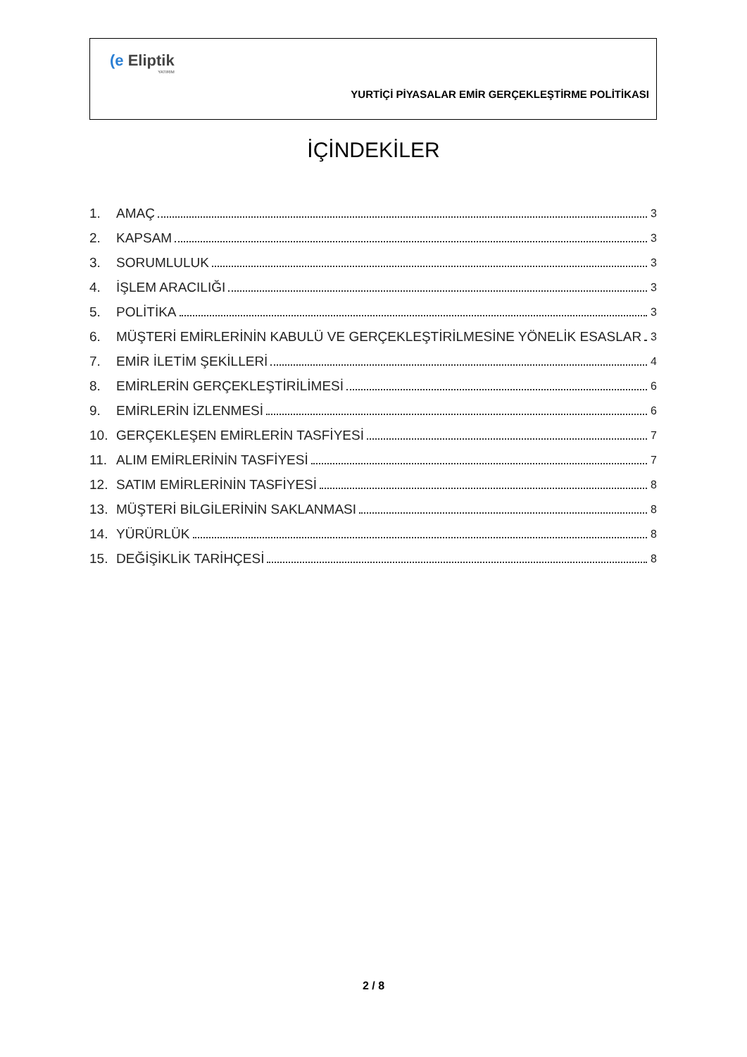(e Eliptik
YATIRIM
YURTİÇİ PİYASALAR EMİR GERÇEKLEŞTİRME POLİTİKASI
İÇİNDEKİLER
1. AMAÇ 3
2. KAPSAM 3
3. SORUMLULUK 3
4. İŞLEM ARACILIĞI 3
5. POLİTİKA 3
6. MÜŞTERİ EMİRLERİNİN KABULÜ VE GERÇEKLEŞTİRİLMESİNE YÖNELİK ESASLAR 3
7. EMİR İLETİM ŞEKİLLERİ 4
8. EMİRLERİN GERÇEKLEŞTİRİLİMESİ 6
9. EMİRLERİN İZLENMESİ 6
10. GERÇEKLEŞEN EMİRLERİN TASFİYESİ 7
11. ALIM EMİRLERİNİN TASFİYESİ 7
12. SATIM EMİRLERİNİN TASFİYESİ 8
13. MÜŞTERİ BİLGİLERİNİN SAKLANMASI 8
14. YÜRÜRLÜK 8
15. DEĞİŞİKLİK TARİHÇESİ 8
2 / 8